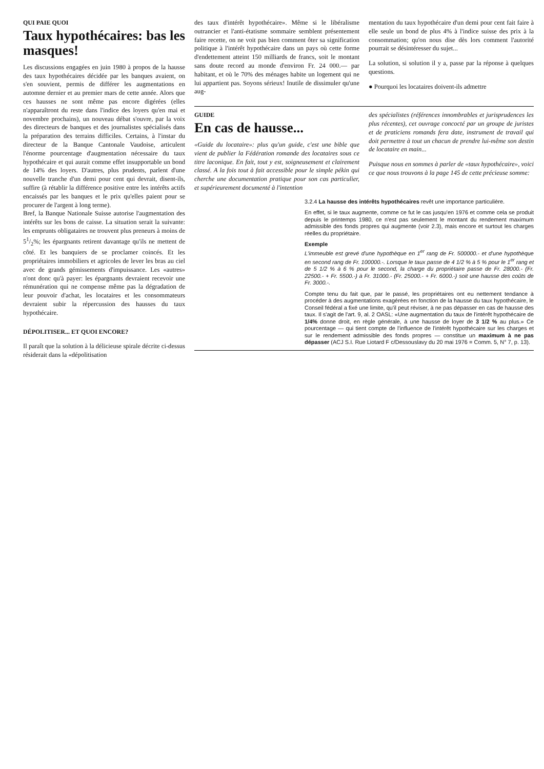QUI PAIE QUOI
Taux hypothécaires: bas les masques!
Les discussions engagées en juin 1980 à propos de la hausse des taux hypothécaires décidée par les banques avaient, on s'en souvient, permis de différer les augmentations en automne dernier et au premier mars de cette année. Alors que ces hausses ne sont même pas encore digérées (elles n'apparaîtront du reste dans l'indice des loyers qu'en mai et novembre prochains), un nouveau débat s'ouvre, par la voix des directeurs de banques et des journalistes spécialisés dans la préparation des terrains difficiles. Certains, à l'instar du directeur de la Banque Cantonale Vaudoise, articulent l'énorme pourcentage d'augmentation nécessaire du taux hypothécaire et qui aurait comme effet insupportable un bond de 14% des loyers. D'autres, plus prudents, parlent d'une nouvelle tranche d'un demi pour cent qui devrait, disent-ils, suffire (à rétablir la différence positive entre les intérêts actifs encaissés par les banques et le prix qu'elles paient pour se procurer de l'argent à long terme).
Bref, la Banque Nationale Suisse autorise l'augmentation des intérêts sur les bons de caisse. La situation serait la suivante: les emprunts obligataires ne trouvent plus preneurs à moins de 51/2%; les épargnants retirent davantage qu'ils ne mettent de côté. Et les banquiers de se proclamer coincés. Et les propriétaires immobiliers et agricoles de lever les bras au ciel avec de grands gémissements d'impuissance. Les «autres» n'ont donc qu'à payer: les épargnants devraient recevoir une rémunération qui ne compense même pas la dégradation de leur pouvoir d'achat, les locataires et les consommateurs devraient subir la répercussion des hausses du taux hypothécaire.
DÉPOLITISER... ET QUOI ENCORE?
Il paraît que la solution à la délicieuse spirale décrite ci-dessus résiderait dans la «dépolitisation
des taux d'intérêt hypothécaire». Même si le libéralisme outrancier et l'anti-étatisme sommaire semblent présentement faire recette, on ne voit pas bien comment ôter sa signification politique à l'intérêt hypothécaire dans un pays où cette forme d'endettement atteint 150 milliards de francs, soit le montant sans doute record au monde d'environ Fr. 24 000.— par habitant, et où le 70% des ménages habite un logement qui ne lui appartient pas. Soyons sérieux! Inutile de dissimuler qu'une aug-
mentation du taux hypothécaire d'un demi pour cent fait faire à elle seule un bond de plus 4% à l'indice suisse des prix à la consommation; qu'on nous dise dès lors comment l'autorité pourrait se désintéresser du sujet...
La solution, si solution il y a, passe par la réponse à quelques questions.
● Pourquoi les locataires doivent-ils admettre
GUIDE
En cas de hausse...
«Guide du locataire»: plus qu'un guide, c'est une bible que vient de publier la Fédération romande des locataires sous ce titre laconique. En fait, tout y est, soigneusement et clairement classé. A la fois tout à fait accessible pour le simple pékin qui cherche une documentation pratique pour son cas particulier, et supérieurement documenté à l'intention
des spécialistes (références innombrables et jurisprudences les plus récentes), cet ouvrage concocté par un groupe de juristes et de praticiens romands fera date, instrument de travail qui doit permettre à tout un chacun de prendre lui-même son destin de locataire en main...
Puisque nous en sommes à parler de «taux hypothécaire», voici ce que nous trouvons à la page 145 de cette précieuse somme:
3.2.4 La hausse des intérêts hypothécaires revêt une importance particulière.
En effet, si le taux augmente, comme ce fut le cas jusqu'en 1976 et comme cela se produit depuis le printemps 1980, ce n'est pas seulement le montant du rendement maximum admissible des fonds propres qui augmente (voir 2.3), mais encore et surtout les charges réelles du propriétaire.
Exemple
L'immeuble est grevé d'une hypothèque en 1<sup>er</sup> rang de Fr. 500000.- et d'une hypothèque en second rang de Fr. 100000.-. Lorsque le taux passe de 4 1/2 % à 5 % pour le 1<sup>er</sup> rang et de 5 1/2 % à 6 % pour le second, la charge du propriétaire passe de Fr. 28000.- (Fr. 22500.- + Fr. 5500.-) à Fr. 31000.- (Fr. 25000.- + Fr. 6000.-) soit une hausse des coûts de Fr. 3000.-.
Compte tenu du fait que, par le passé, les propriétaires ont eu nettement tendance à procéder à des augmentations exagérées en fonction de la hausse du taux hypothécaire, le Conseil fédéral a fixé une limite, qu'il peut réviser, à ne pas dépasser en cas de hausse des taux. Il s'agit de l'art. 9, al. 2 OASL: «Une augmentation du taux de l'intérêt hypothécaire de 1/4% donne droit, en règle générale, à une hausse de loyer de 3 1/2 % au plus.» Ce pourcentage — qui tient compte de l'influence de l'intérêt hypothécaire sur les charges et sur le rendement admissible des fonds propres — constitue un maximum à ne pas dépasser (ACJ S.I. Rue Liotard F c/Dessouslavy du 20 mai 1976 = Comm. 5, N° 7, p. 13).